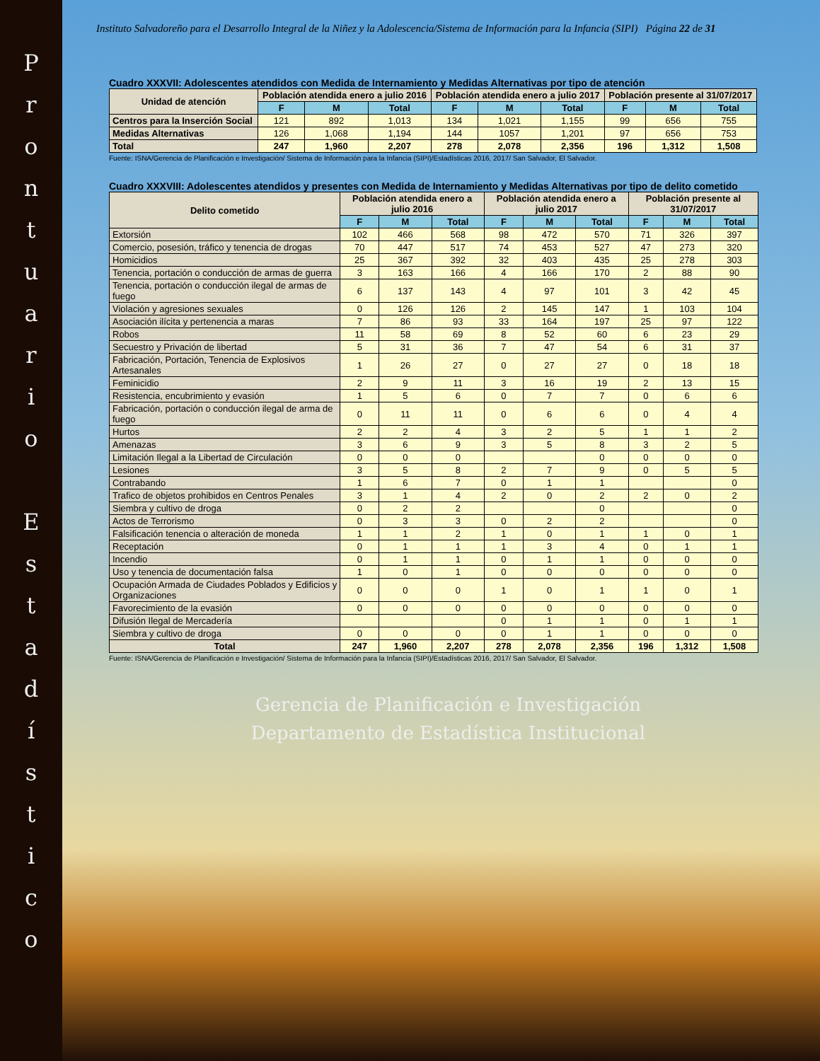P
r
o
n
t
u
a
r
i
o
E
s
t
a
d
í
s
t
i
c
o
Instituto Salvadoreño para el Desarrollo Integral de la Niñez y la Adolescencia/Sistema de Información para la Infancia (SIPI) Página 22 de 31
Cuadro XXXVII: Adolescentes atendidos con Medida de Internamiento y Medidas Alternativas por tipo de atención
| Unidad de atención | Población atendida enero a julio 2016 | | | Población atendida enero a julio 2017 | | | Población presente al 31/07/2017 | | |
| --- | --- | --- | --- | --- | --- | --- | --- | --- | --- |
| | F | M | Total | F | M | Total | F | M | Total |
| Centros para la Inserción Social | 121 | 892 | 1,013 | 134 | 1,021 | 1,155 | 99 | 656 | 755 |
| Medidas Alternativas | 126 | 1,068 | 1,194 | 144 | 1057 | 1,201 | 97 | 656 | 753 |
| Total | 247 | 1,960 | 2,207 | 278 | 2,078 | 2,356 | 196 | 1,312 | 1,508 |
Fuente: ISNA/Gerencia de Planificación e Investigación/ Sistema de Información para la Infancia (SIPI)/Estadísticas 2016, 2017/ San Salvador, El Salvador.
Cuadro XXXVIII: Adolescentes atendidos y presentes con Medida de Internamiento y Medidas Alternativas por tipo de delito cometido
| Delito cometido | Población atendida enero a julio 2016 | | | Población atendida enero a julio 2017 | | | Población presente al 31/07/2017 | | |
| --- | --- | --- | --- | --- | --- | --- | --- | --- | --- |
| | F | M | Total | F | M | Total | F | M | Total |
| Extorsión | 102 | 466 | 568 | 98 | 472 | 570 | 71 | 326 | 397 |
| Comercio, posesión, tráfico y tenencia de drogas | 70 | 447 | 517 | 74 | 453 | 527 | 47 | 273 | 320 |
| Homicidios | 25 | 367 | 392 | 32 | 403 | 435 | 25 | 278 | 303 |
| Tenencia, portación o conducción de armas de guerra | 3 | 163 | 166 | 4 | 166 | 170 | 2 | 88 | 90 |
| Tenencia, portación o conducción ilegal de armas de fuego | 6 | 137 | 143 | 4 | 97 | 101 | 3 | 42 | 45 |
| Violación y agresiones sexuales | 0 | 126 | 126 | 2 | 145 | 147 | 1 | 103 | 104 |
| Asociación ilícita y pertenencia a maras | 7 | 86 | 93 | 33 | 164 | 197 | 25 | 97 | 122 |
| Robos | 11 | 58 | 69 | 8 | 52 | 60 | 6 | 23 | 29 |
| Secuestro y Privación de libertad | 5 | 31 | 36 | 7 | 47 | 54 | 6 | 31 | 37 |
| Fabricación, Portación, Tenencia de Explosivos Artesanales | 1 | 26 | 27 | 0 | 27 | 27 | 0 | 18 | 18 |
| Feminicidio | 2 | 9 | 11 | 3 | 16 | 19 | 2 | 13 | 15 |
| Resistencia, encubrimiento y evasión | 1 | 5 | 6 | 0 | 7 | 7 | 0 | 6 | 6 |
| Fabricación, portación o conducción ilegal de arma de fuego | 0 | 11 | 11 | 0 | 6 | 6 | 0 | 4 | 4 |
| Hurtos | 2 | 2 | 4 | 3 | 2 | 5 | 1 | 1 | 2 |
| Amenazas | 3 | 6 | 9 | 3 | 5 | 8 | 3 | 2 | 5 |
| Limitación Ilegal a la Libertad de Circulación | 0 | 0 | 0 | | | 0 | 0 | 0 | 0 |
| Lesiones | 3 | 5 | 8 | 2 | 7 | 9 | 0 | 5 | 5 |
| Contrabando | 1 | 6 | 7 | 0 | 1 | 1 | | | 0 |
| Trafico de objetos prohibidos en Centros Penales | 3 | 1 | 4 | 2 | 0 | 2 | 2 | 0 | 2 |
| Siembra y cultivo de droga | 0 | 2 | 2 | | | 0 | | | 0 |
| Actos de Terrorismo | 0 | 3 | 3 | 0 | 2 | 2 | | | 0 |
| Falsificación tenencia o alteración de moneda | 1 | 1 | 2 | 1 | 0 | 1 | 1 | 0 | 1 |
| Receptación | 0 | 1 | 1 | 1 | 3 | 4 | 0 | 1 | 1 |
| Incendio | 0 | 1 | 1 | 0 | 1 | 1 | 0 | 0 | 0 |
| Uso y tenencia de documentación falsa | 1 | 0 | 1 | 0 | 0 | 0 | 0 | 0 | 0 |
| Ocupación Armada de Ciudades Poblados y Edificios y Organizaciones | 0 | 0 | 0 | 1 | 0 | 1 | 1 | 0 | 1 |
| Favorecimiento de la evasión | 0 | 0 | 0 | 0 | 0 | 0 | 0 | 0 | 0 |
| Difusión Ilegal de Mercadería | | | | 0 | 1 | 1 | 0 | 1 | 1 |
| Siembra y cultivo de droga | 0 | 0 | 0 | 0 | 1 | 1 | 0 | 0 | 0 |
| Total | 247 | 1,960 | 2,207 | 278 | 2,078 | 2,356 | 196 | 1,312 | 1,508 |
Fuente: ISNA/Gerencia de Planificación e Investigación/ Sistema de Información para la Infancia (SIPI)/Estadísticas 2016, 2017/ San Salvador, El Salvador.
Gerencia de Planificación e Investigación
Departamento de Estadística Institucional